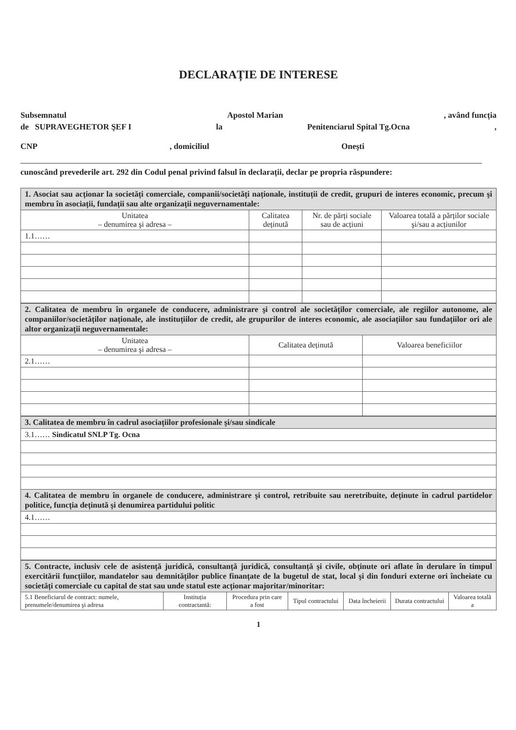DECLARAȚIE DE INTERESE
Subsemnatul Apostol Marian, având funcția
de SUPRAVEGHETOR ŞEF I la Penitenciarul Spital Tg.Ocna,
CNP, domiciliul Oneşti
cunoscând prevederile art. 292 din Codul penal privind falsul în declarații, declar pe propria răspundere:
| 1. Asociat sau acționar la societăți comerciale, companii/societăți naționale, instituții de credit, grupuri de interes economic, precum şi membru în asociații, fundații sau alte organizații neguvernamentale: | | | |
| Unitatea – denumirea şi adresa – | Calitatea deținută | Nr. de părți sociale sau de acțiuni | Valoarea totală a părților sociale şi/sau a acțiunilor |
| 1.1…… | | | |
| 2. Calitatea de membru în organele de conducere, administrare şi control ale societăților comerciale, ale regiilor autonome, ale companiilor/societăților naționale, ale instituțiilor de credit, ale grupurilor de interes economic, ale asociațiilor sau fundațiilor ori ale altor organizații neguvernamentale: | | |
| Unitatea – denumirea şi adresa – | Calitatea deținută | Valoarea beneficiilor |
| 2.1…… | | |
| 3. Calitatea de membru în cadrul asociațiilor profesionale şi/sau sindicale |
| 3.1…… Sindicatul SNLP Tg. Ocna |
| 4. Calitatea de membru în organele de conducere, administrare şi control, retribuite sau neretribuite, deținute în cadrul partidelor politice, funcția deținută şi denumirea partidului politic |
| 4.1…… |
| 5. Contracte, inclusiv cele de asistență juridică, consultanță juridică, consultanță şi civile, obținute ori aflate în derulare în timpul exercitării funcțiilor, mandatelor sau demnităților publice finanțate de la bugetul de stat, local şi din fonduri externe ori încheiate cu societăți comerciale cu capital de stat sau unde statul este acționar majoritar/minoritar: | | | | | | |
| 5.1 Beneficiarul de contract: numele, prenumele/denumirea şi adresa | Instituția contractantă: | Procedura prin care a fost | Tipul contractului | Data încheierii | Durata contractului | Valoarea totală a |
1